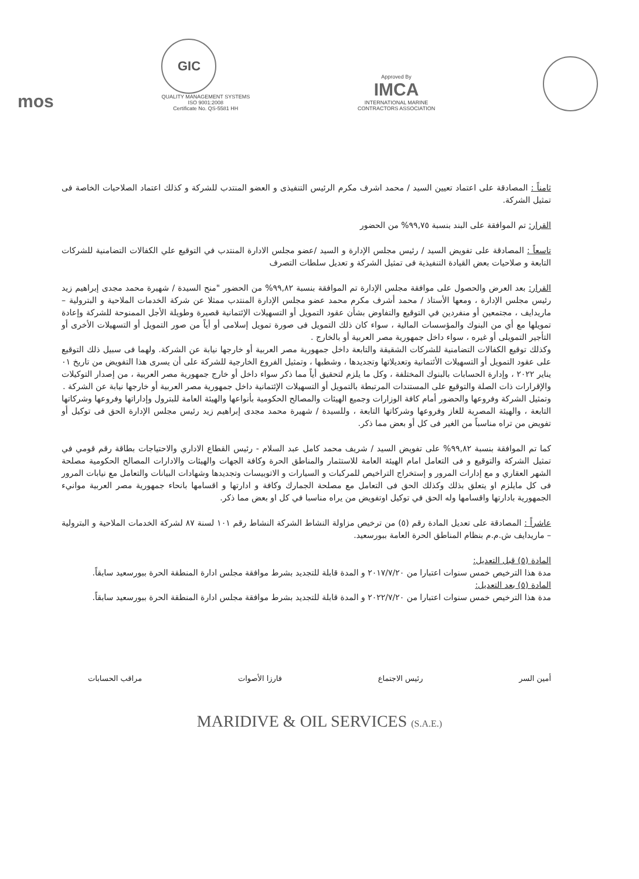mos
GIC
QUALITY MANAGEMENT SYSTEMS
ISO 9001:2008
Certificate No. QS-5581 HH
Approved By
IMCA
INTERNATIONAL MARINE
CONTRACTORS ASSOCIATION
ثامناً : المصادقة على اعتماد تعيين السيد / محمد اشرف مكرم الرئيس التنفيذى و العضو المنتدب للشركة و كذلك اعتماد الصلاحيات الخاصة فى تمثيل الشركة.
القرار: تم الموافقة على البند بنسبة ٩٩,٧٥% من الحضور
تاسعاً : المصادقة على تفويض السيد / رئيس مجلس الإدارة و السيد /عضو مجلس الادارة المنتدب في التوقيع علي الكفالات التضامنية للشركات التابعة و صلاحيات بعض القيادة التنفيذية فى تمثيل الشركة و تعديل سلطات التصرف
القرار: بعد العرض والحصول على موافقة مجلس الإدارة تم الموافقة بنسبة ٩٩,٨٢% من الحضور "منح السيدة / شهيرة محمد مجدى إبراهيم زيد رئيس مجلس الإدارة ، ومعها الأستاذ / محمد أشرف مكرم محمد عضو مجلس الإدارة المنتدب ممثلا عن شركة الخدمات الملاحية و البترولية – ماريدايف ، مجتمعين أو منفردين في التوقيع والتفاوض بشأن عقود التمويل أو التسهيلات الإئتمانية قصيرة وطويلة الأجل الممنوحة للشركة وإعادة تمويلها مع أي من البنوك والمؤسسات المالية ، سواء كان ذلك التمويل فى صورة تمويل إسلامى أو أياً من صور التمويل أو التسهيلات الأخرى أو التأجير التمويلى أو غيره ، سواء داخل جمهورية مصر العربية أو بالخارج .
وكذلك توقيع الكفالات التضامنية للشركات الشقيقة والتابعة داخل جمهورية مصر العربية أو خارجها نيابة عن الشركة. ولهما فى سبيل ذلك التوقيع على عقود التمويل أو التسهيلات الأئتمانية وتعديلاتها وتجديدها ، وشطبها ، وتمثيل الفروع الخارجية للشركة على أن يسرى هذا التفويض من تاريخ ٠١ يناير ٢٠٢٢ ، وإدارة الحسابات بالبنوك المختلفة ، وكل ما يلزم لتحقيق أياً مما ذكر سواء داخل أو خارج جمهورية مصر العربية ، من إصدار التوكيلات والإقرارات ذات الصلة والتوقيع على المستندات المرتبطة بالتمويل أو التسهيلات الإئتمانية داخل جمهورية مصر العربية أو خارجها نيابة عن الشركة .
وتمثيل الشركة وفروعها والحضور أمام كافة الوزارات وجميع الهيئات والمصالح الحكومية بأنواعها والهيئة العامة للبترول وإداراتها وفروعها وشركاتها التابعة ، والهيئة المصرية للغاز وفروعها وشركاتها التابعة ، وللسيدة / شهيرة محمد مجدى إبراهيم زيد رئيس مجلس الإدارة الحق فى توكيل أو تفويض من تراه مناسباً من الغير فى كل أو بعض مما ذكر.
كما تم الموافقة بنسبة ٩٩,٨٢% على تفويض السيد / شريف محمد كامل عبد السلام - رئيس القطاع الاداري والاحتياجات بطاقة رقم قومي في تمثيل الشركة والتوقيع و فى التعامل امام الهيئة العامة للاستثمار والمناطق الحرة وكافة الجهات والهيئات والادارات المصالح الحكومية مصلحة الشهر العقاري و مع إدارات المرور و إستخراج التراخيص للمركبات و السيارات و الاتوبيسات وتجديدها وشهادات البيانات والتعامل مع نيابات المرور فى كل مايلزم او يتعلق بذلك وكذلك الحق فى التعامل مع مصلحة الجمارك وكافة و ادارتها و اقسامها بانحاء جمهورية مصر العربية موانيء الجمهورية بادارتها واقسامها وله الحق في توكيل اوتفويض من يراه مناسبا في كل او بعض مما ذكر.
عاشراً : المصادقة على تعديل المادة رقم (٥) من ترخيص مزاولة النشاط الشركة النشاط رقم ١٠١ لسنة ٨٧ لشركة الخدمات الملاحية و البترولية – ماريدايف ش.م.م بنظام المناطق الحرة العامة ببورسعيد.
المادة (٥) قبل التعديل:
مدة هذا الترخيص خمس سنوات اعتبارا من ٢٠١٧/٧/٢٠ و المدة قابلة للتجديد بشرط موافقة مجلس ادارة المنطقة الحرة ببورسعيد سابقاً.
المادة (٥) بعد التعديل:
مدة هذا الترخيص خمس سنوات اعتبارا من ٢٠٢٢/٧/٢٠ و المدة قابلة للتجديد بشرط موافقة مجلس ادارة المنطقة الحرة ببورسعيد سابقاً.
أمين السر رئيس الاجتماع فارزا الأصوات مراقب الحسابات
MARIDIVE & OIL SERVICES (S.A.E.)